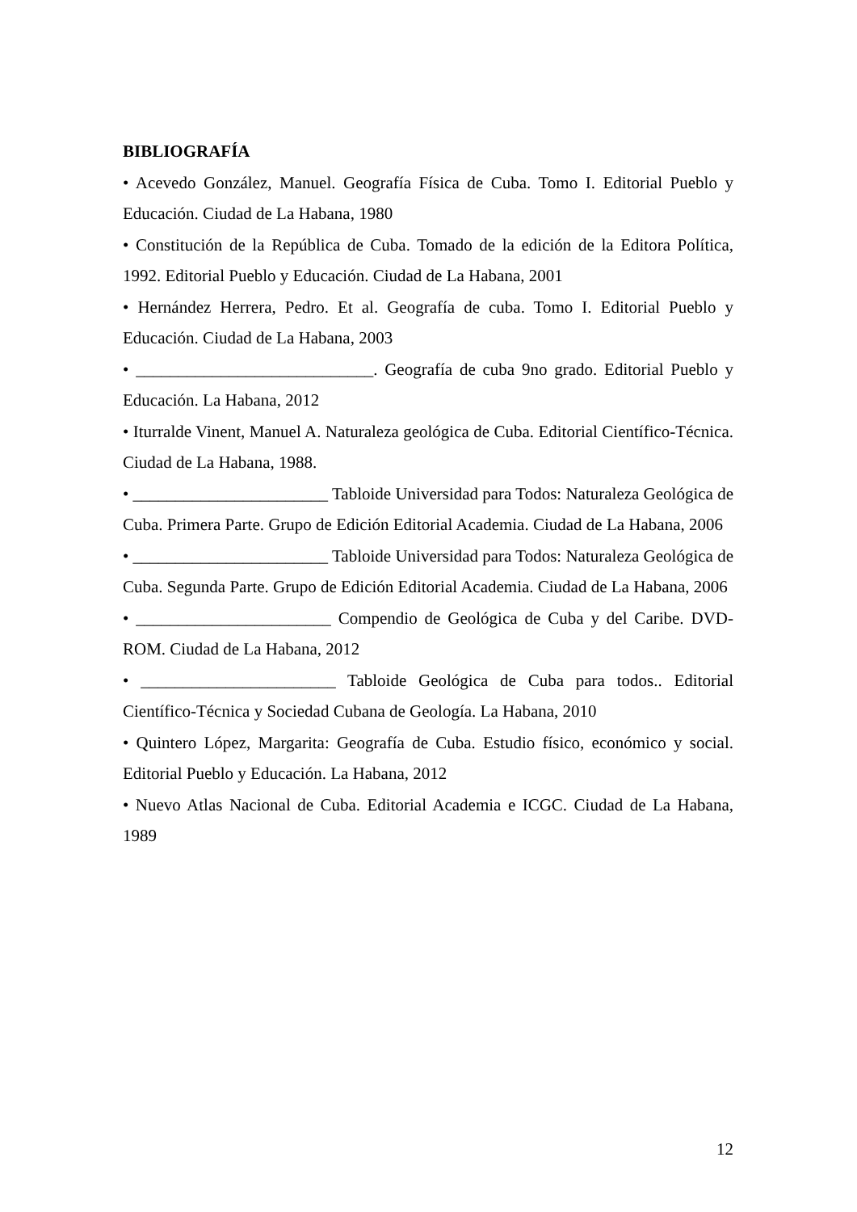BIBLIOGRAFÍA
• Acevedo González, Manuel. Geografía Física de Cuba. Tomo I. Editorial Pueblo y Educación. Ciudad de La Habana, 1980
• Constitución de la República de Cuba. Tomado de la edición de la Editora Política, 1992. Editorial Pueblo y Educación. Ciudad de La Habana, 2001
• Hernández Herrera, Pedro. Et al. Geografía de cuba. Tomo I. Editorial Pueblo y Educación. Ciudad de La Habana, 2003
• ____________________________. Geografía de cuba 9no grado. Editorial Pueblo y Educación. La Habana, 2012
• Iturralde Vinent, Manuel A. Naturaleza geológica de Cuba. Editorial Científico-Técnica. Ciudad de La Habana, 1988.
• _______________________ Tabloide Universidad para Todos: Naturaleza Geológica de Cuba. Primera Parte. Grupo de Edición Editorial Academia. Ciudad de La Habana, 2006
• _______________________ Tabloide Universidad para Todos: Naturaleza Geológica de Cuba. Segunda Parte. Grupo de Edición Editorial Academia. Ciudad de La Habana, 2006
• _______________________ Compendio de Geológica de Cuba y del Caribe. DVD-ROM. Ciudad de La Habana, 2012
• _______________________ Tabloide Geológica de Cuba para todos.. Editorial Científico-Técnica y Sociedad Cubana de Geología. La Habana, 2010
• Quintero López, Margarita: Geografía de Cuba. Estudio físico, económico y social. Editorial Pueblo y Educación. La Habana, 2012
• Nuevo Atlas Nacional de Cuba. Editorial Academia e ICGC. Ciudad de La Habana, 1989
12